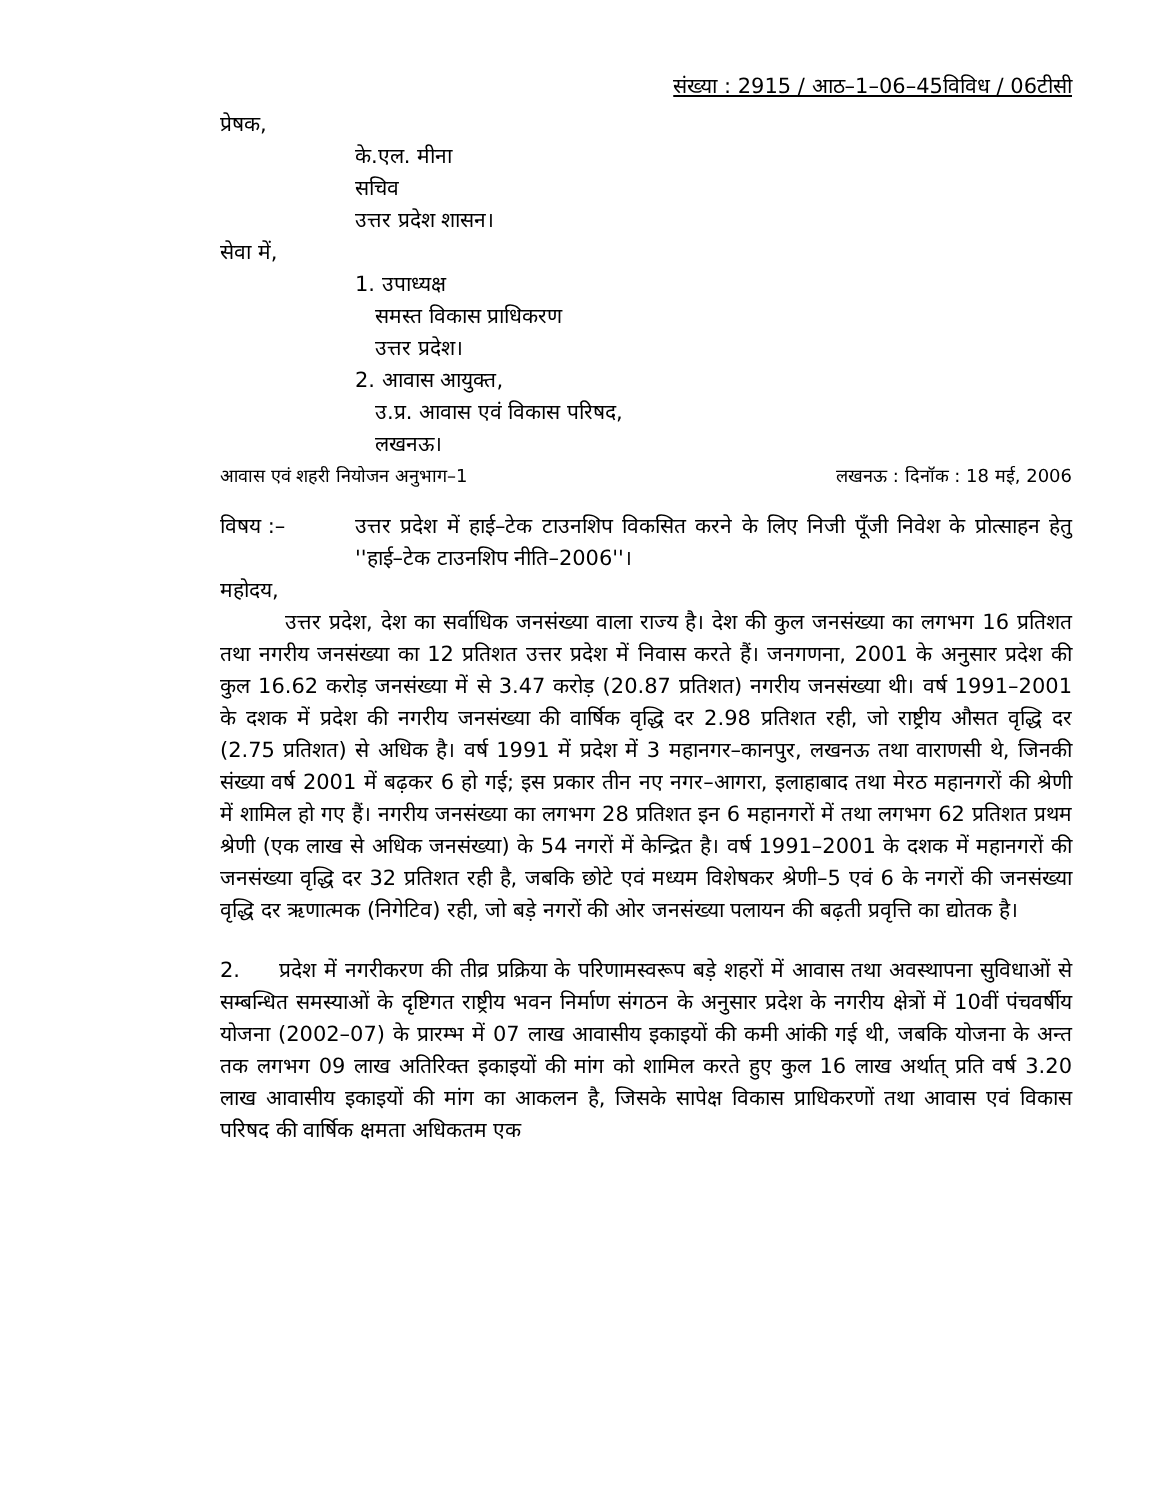संख्या : 2915 / आठ–1–06–45विविध / 06टीसी
प्रेषक,
के.एल. मीना
सचिव
उत्तर प्रदेश शासन।
सेवा में,
1. उपाध्यक्ष
समस्त विकास प्राधिकरण
उत्तर प्रदेश।
2. आवास आयुक्त,
उ.प्र. आवास एवं विकास परिषद,
लखनऊ।
आवास एवं शहरी नियोजन अनुभाग–1 लखनऊ : दिनॉक : 18 मई, 2006
विषय :– उत्तर प्रदेश में हाई–टेक टाउनशिप विकसित करने के लिए निजी पूँजी निवेश के प्रोत्साहन हेतु ''हाई–टेक टाउनशिप नीति–2006''।
महोदय,
उत्तर प्रदेश, देश का सर्वाधिक जनसंख्या वाला राज्य है। देश की कुल जनसंख्या का लगभग 16 प्रतिशत तथा नगरीय जनसंख्या का 12 प्रतिशत उत्तर प्रदेश में निवास करते हैं। जनगणना, 2001 के अनुसार प्रदेश की कुल 16.62 करोड़ जनसंख्या में से 3.47 करोड़ (20.87 प्रतिशत) नगरीय जनसंख्या थी। वर्ष 1991–2001 के दशक में प्रदेश की नगरीय जनसंख्या की वार्षिक वृद्धि दर 2.98 प्रतिशत रही, जो राष्ट्रीय औसत वृद्धि दर (2.75 प्रतिशत) से अधिक है। वर्ष 1991 में प्रदेश में 3 महानगर–कानपुर, लखनऊ तथा वाराणसी थे, जिनकी संख्या वर्ष 2001 में बढ़कर 6 हो गई; इस प्रकार तीन नए नगर–आगरा, इलाहाबाद तथा मेरठ महानगरों की श्रेणी में शामिल हो गए हैं। नगरीय जनसंख्या का लगभग 28 प्रतिशत इन 6 महानगरों में तथा लगभग 62 प्रतिशत प्रथम श्रेणी (एक लाख से अधिक जनसंख्या) के 54 नगरों में केन्द्रित है। वर्ष 1991–2001 के दशक में महानगरों की जनसंख्या वृद्धि दर 32 प्रतिशत रही है, जबकि छोटे एवं मध्यम विशेषकर श्रेणी–5 एवं 6 के नगरों की जनसंख्या वृद्धि दर ऋणात्मक (निगेटिव) रही, जो बड़े नगरों की ओर जनसंख्या पलायन की बढ़ती प्रवृत्ति का द्योतक है।
2. प्रदेश में नगरीकरण की तीव्र प्रक्रिया के परिणामस्वरूप बड़े शहरों में आवास तथा अवस्थापना सुविधाओं से सम्बन्धित समस्याओं के दृष्टिगत राष्ट्रीय भवन निर्माण संगठन के अनुसार प्रदेश के नगरीय क्षेत्रों में 10वीं पंचवर्षीय योजना (2002–07) के प्रारम्भ में 07 लाख आवासीय इकाइयों की कमी आंकी गई थी, जबकि योजना के अन्त तक लगभग 09 लाख अतिरिक्त इकाइयों की मांग को शामिल करते हुए कुल 16 लाख अर्थात् प्रति वर्ष 3.20 लाख आवासीय इकाइयों की मांग का आकलन है, जिसके सापेक्ष विकास प्राधिकरणों तथा आवास एवं विकास परिषद की वार्षिक क्षमता अधिकतम एक